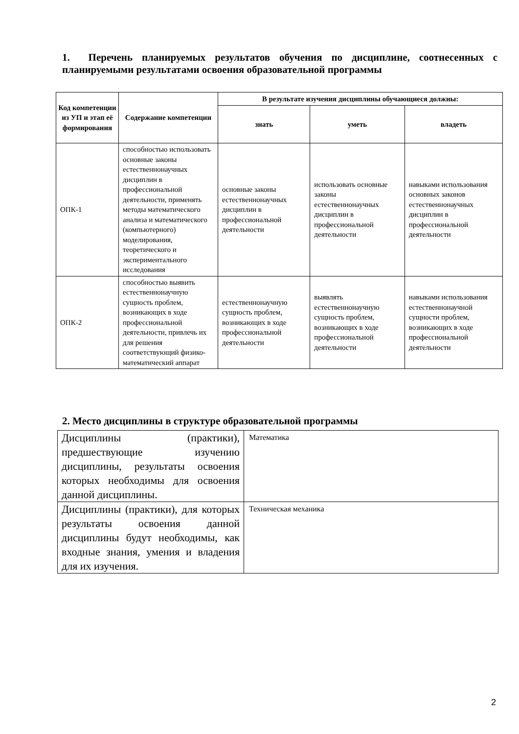1. Перечень планируемых результатов обучения по дисциплине, соотнесенных с планируемыми результатами освоения образовательной программы
| Код компетенции из УП и этап её формирования | Содержание компетенции | В результате изучения дисциплины обучающиеся должны: | | |
| --- | --- | --- | --- | --- |
| | | знать | уметь | владеть |
| ОПК-1 | способностью использовать основные законы естественнонаучных дисциплин в профессиональной деятельности, применять методы математического анализа и математического (компьютерного) моделирования, теоретического и экспериментального исследования | основные законы естественнонаучных дисциплин в профессиональной деятельности | использовать основные законы естественнонаучных дисциплин в профессиональной деятельности | навыками использования основных законов естественнонаучных дисциплин в профессиональной деятельности |
| ОПК-2 | способностью выявить естественнонаучную сущность проблем, возникающих в ходе профессиональной деятельности, привлечь их для решения соответствующий физико-математический аппарат | естественнонаучную сущность проблем, возникающих в ходе профессиональной деятельности | выявлять естественнонаучную сущность проблем, возникающих в ходе профессиональной деятельности | навыками использования естественнонаучной сущности проблем, возникающих в ходе профессиональной деятельности |
2. Место дисциплины в структуре образовательной программы
| Дисциплины (практики), предшествующие изучению дисциплины, результаты освоения которых необходимы для освоения данной дисциплины. | Математика |
| Дисциплины (практики), для которых результаты освоения данной дисциплины будут необходимы, как входные знания, умения и владения для их изучения. | Техническая механика |
2